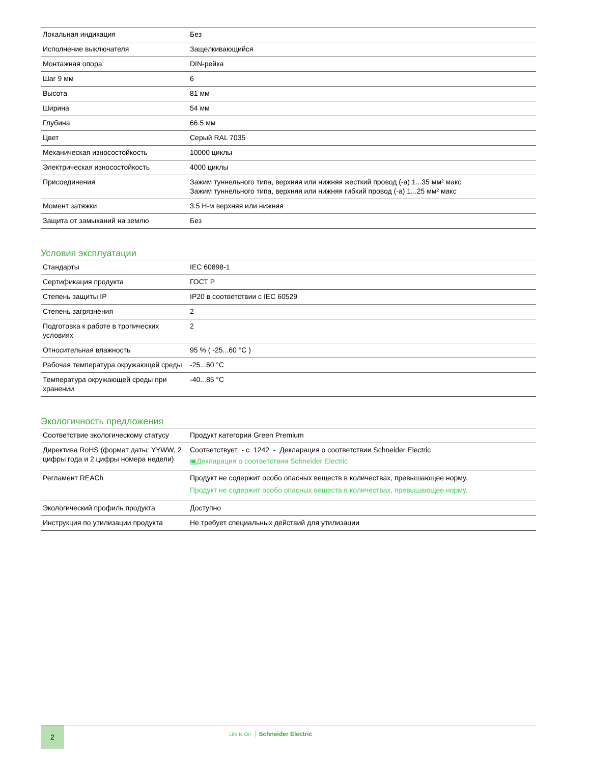| Локальная индикация | Без |
| Исполнение выключателя | Защелкивающийся |
| Монтажная опора | DIN-рейка |
| Шаг 9 мм | 6 |
| Высота | 81 мм |
| Ширина | 54 мм |
| Глубина | 66.5 мм |
| Цвет | Серый RAL 7035 |
| Механическая износостойкость | 10000 циклы |
| Электрическая износостойкость | 4000 циклы |
| Присоединения | Зажим туннельного типа, верхняя или нижняя жесткий провод (-а) 1...35 мм² макс Зажим туннельного типа, верхняя или нижняя гибкий провод (-а) 1...25 мм² макс |
| Момент затяжки | 3.5 Н-м верхняя или нижняя |
| Защита от замыканий на землю | Без |
Условия эксплуатации
| Стандарты | IEC 60898-1 |
| Сертификация продукта | ГОСТ Р |
| Степень защиты IP | IP20 в соответствии с IEC 60529 |
| Степень загрязнения | 2 |
| Подготовка к работе в тропических условиях | 2 |
| Относительная влажность | 95 % ( -25...60 °C ) |
| Рабочая температура окружающей среды | -25...60 °C |
| Температура окружающей среды при хранении | -40...85 °C |
Экологичность предложения
| Соответствие экологическому статусу | Продукт категории Green Premium |
| Директива RoHS (формат даты: YYWW, 2 цифры года и 2 цифры номера недели) | Соответствует - с 1242 - Декларация о соответствии Schneider Electric ▣Декларация о соответствии Schneider Electric |
| Регламент REACh | Продукт не содержит особо опасных веществ в количествах, превышающее норму. Продукт не содержит особо опасных веществ в количествах, превышающее норму. |
| Экологический профиль продукта | Доступно |
| Инструкция по утилизации продукта | Не требует специальных действий для утилизации |
2
Life Is On Schneider Electric